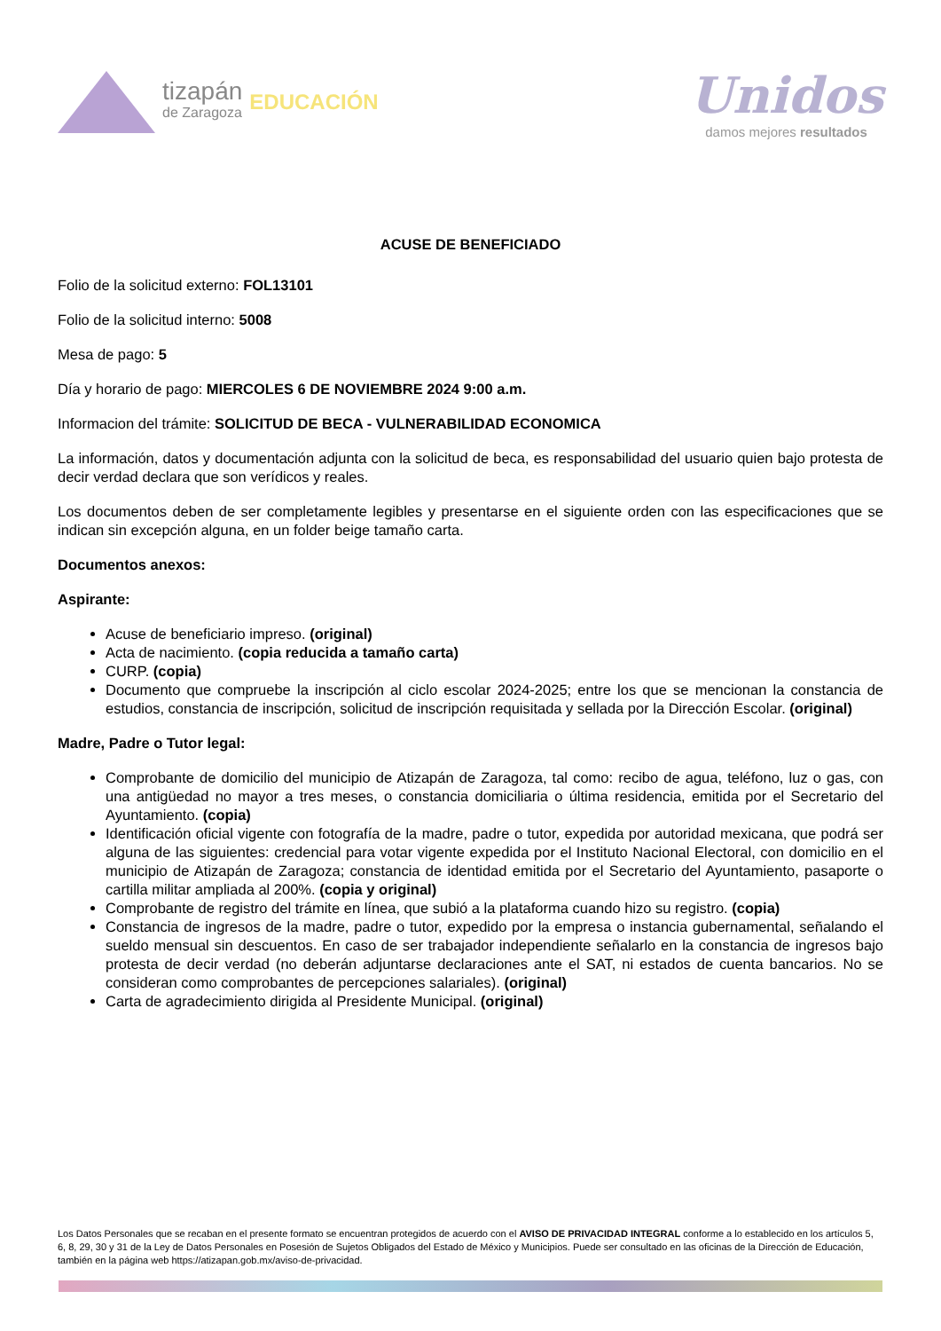tizapán
de Zaragoza
EDUCACIÓN
Unidos
damos mejores resultados
ACUSE DE BENEFICIADO
Folio de la solicitud externo: FOL13101
Folio de la solicitud interno: 5008
Mesa de pago: 5
Día y horario de pago: MIERCOLES 6 DE NOVIEMBRE 2024 9:00 a.m.
Informacion del trámite: SOLICITUD DE BECA - VULNERABILIDAD ECONOMICA
La información, datos y documentación adjunta con la solicitud de beca, es responsabilidad del usuario quien bajo protesta de decir verdad declara que son verídicos y reales.
Los documentos deben de ser completamente legibles y presentarse en el siguiente orden con las especificaciones que se indican sin excepción alguna, en un folder beige tamaño carta.
Documentos anexos:
Aspirante:
Acuse de beneficiario impreso. (original)
Acta de nacimiento. (copia reducida a tamaño carta)
CURP. (copia)
Documento que compruebe la inscripción al ciclo escolar 2024-2025; entre los que se mencionan la constancia de estudios, constancia de inscripción, solicitud de inscripción requisitada y sellada por la Dirección Escolar. (original)
Madre, Padre o Tutor legal:
Comprobante de domicilio del municipio de Atizapán de Zaragoza, tal como: recibo de agua, teléfono, luz o gas, con una antigüedad no mayor a tres meses, o constancia domiciliaria o última residencia, emitida por el Secretario del Ayuntamiento. (copia)
Identificación oficial vigente con fotografía de la madre, padre o tutor, expedida por autoridad mexicana, que podrá ser alguna de las siguientes: credencial para votar vigente expedida por el Instituto Nacional Electoral, con domicilio en el municipio de Atizapán de Zaragoza; constancia de identidad emitida por el Secretario del Ayuntamiento, pasaporte o cartilla militar ampliada al 200%. (copia y original)
Comprobante de registro del trámite en línea, que subió a la plataforma cuando hizo su registro. (copia)
Constancia de ingresos de la madre, padre o tutor, expedido por la empresa o instancia gubernamental, señalando el sueldo mensual sin descuentos. En caso de ser trabajador independiente señalarlo en la constancia de ingresos bajo protesta de decir verdad (no deberán adjuntarse declaraciones ante el SAT, ni estados de cuenta bancarios. No se consideran como comprobantes de percepciones salariales). (original)
Carta de agradecimiento dirigida al Presidente Municipal. (original)
Los Datos Personales que se recaban en el presente formato se encuentran protegidos de acuerdo con el AVISO DE PRIVACIDAD INTEGRAL conforme a lo establecido en los artículos 5, 6, 8, 29, 30 y 31 de la Ley de Datos Personales en Posesión de Sujetos Obligados del Estado de México y Municipios. Puede ser consultado en las oficinas de la Dirección de Educación, también en la página web https://atizapan.gob.mx/aviso-de-privacidad.